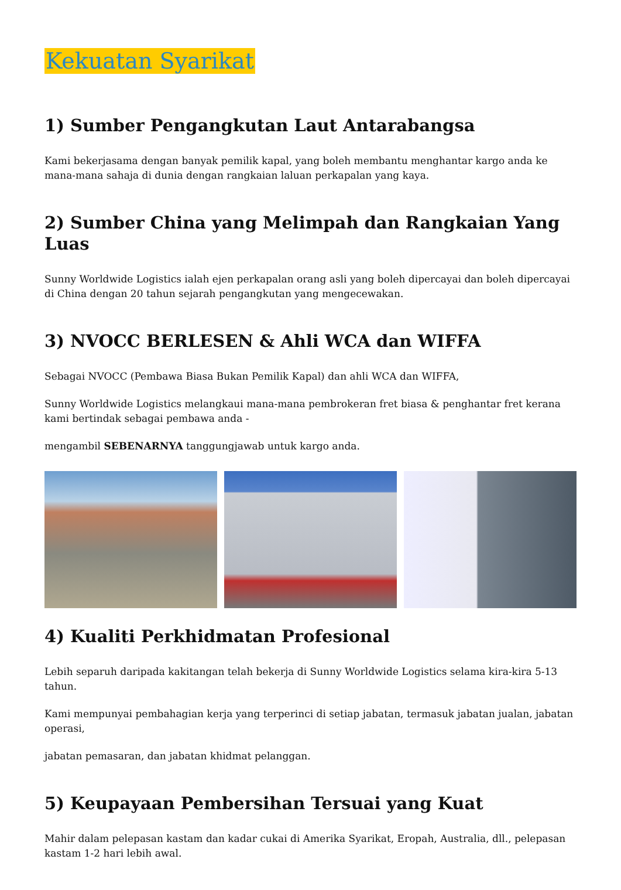Kekuatan Syarikat
1) Sumber Pengangkutan Laut Antarabangsa
Kami bekerjasama dengan banyak pemilik kapal, yang boleh membantu menghantar kargo anda ke mana-mana sahaja di dunia dengan rangkaian laluan perkapalan yang kaya.
2) Sumber China yang Melimpah dan Rangkaian Yang Luas
Sunny Worldwide Logistics ialah ejen perkapalan orang asli yang boleh dipercayai dan boleh dipercayai di China dengan 20 tahun sejarah pengangkutan yang mengecewakan.
3) NVOCC BERLESEN & Ahli WCA dan WIFFA
Sebagai NVOCC (Pembawa Biasa Bukan Pemilik Kapal) dan ahli WCA dan WIFFA,
Sunny Worldwide Logistics melangkaui mana-mana pembrokeran fret biasa & penghantar fret kerana kami bertindak sebagai pembawa anda -
mengambil SEBENARNYA tanggungjawab untuk kargo anda.
4) Kualiti Perkhidmatan Profesional
Lebih separuh daripada kakitangan telah bekerja di Sunny Worldwide Logistics selama kira-kira 5-13 tahun.
Kami mempunyai pembahagian kerja yang terperinci di setiap jabatan, termasuk jabatan jualan, jabatan operasi,
jabatan pemasaran, dan jabatan khidmat pelanggan.
5) Keupayaan Pembersihan Tersuai yang Kuat
Mahir dalam pelepasan kastam dan kadar cukai di Amerika Syarikat, Eropah, Australia, dll., pelepasan kastam 1-2 hari lebih awal.